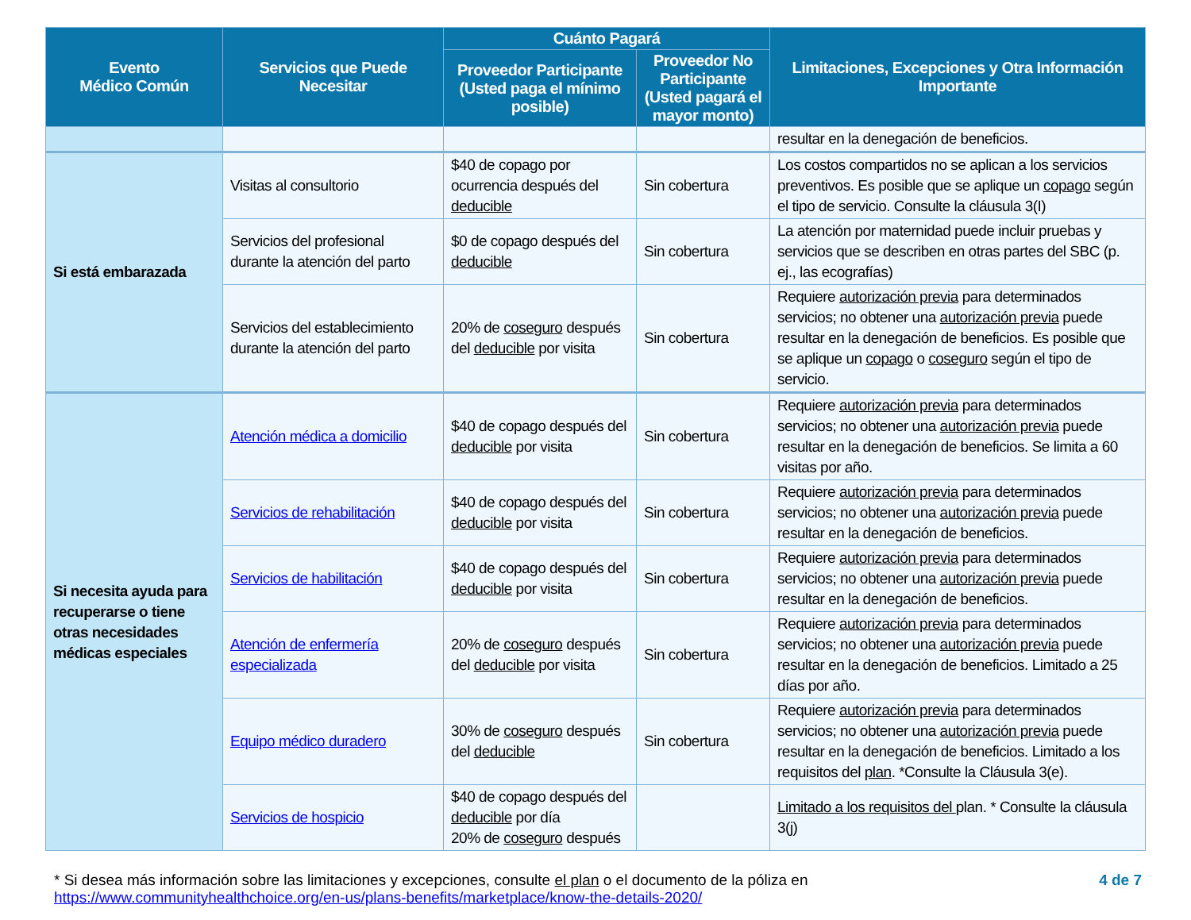| Evento Médico Común | Servicios que Puede Necesitar | Cuánto Pagará | | Limitaciones, Excepciones y Otra Información Importante |
| --- | --- | --- | --- | --- |
| | | Proveedor Participante (Usted paga el mínimo posible) | Proveedor No Participante (Usted pagará el mayor monto) | |
| | | | | resultar en la denegación de beneficios. |
| Si está embarazada | Visitas al consultorio | $40 de copago por ocurrencia después del deducible | Sin cobertura | Los costos compartidos no se aplican a los servicios preventivos. Es posible que se aplique un copago según el tipo de servicio. Consulte la cláusula 3(I) |
| | Servicios del profesional durante la atención del parto | $0 de copago después del deducible | Sin cobertura | La atención por maternidad puede incluir pruebas y servicios que se describen en otras partes del SBC (p. ej., las ecografías) |
| | Servicios del establecimiento durante la atención del parto | 20% de coseguro después del deducible por visita | Sin cobertura | Requiere autorización previa para determinados servicios; no obtener una autorización previa puede resultar en la denegación de beneficios. Es posible que se aplique un copago o coseguro según el tipo de servicio. |
| Si necesita ayuda para recuperarse o tiene otras necesidades médicas especiales | Atención médica a domicilio | $40 de copago después del deducible por visita | Sin cobertura | Requiere autorización previa para determinados servicios; no obtener una autorización previa puede resultar en la denegación de beneficios. Se limita a 60 visitas por año. |
| | Servicios de rehabilitación | $40 de copago después del deducible por visita | Sin cobertura | Requiere autorización previa para determinados servicios; no obtener una autorización previa puede resultar en la denegación de beneficios. |
| | Servicios de habilitación | $40 de copago después del deducible por visita | Sin cobertura | Requiere autorización previa para determinados servicios; no obtener una autorización previa puede resultar en la denegación de beneficios. |
| | Atención de enfermería especializada | 20% de coseguro después del deducible por visita | Sin cobertura | Requiere autorización previa para determinados servicios; no obtener una autorización previa puede resultar en la denegación de beneficios. Limitado a 25 días por año. |
| | Equipo médico duradero | 30% de coseguro después del deducible | Sin cobertura | Requiere autorización previa para determinados servicios; no obtener una autorización previa puede resultar en la denegación de beneficios. Limitado a los requisitos del plan . *Consulte la Cláusula 3(e). |
| | Servicios de hospicio | $40 de copago después del deducible por día 20% de coseguro después | | Limitado a los requisitos del plan. * Consulte la cláusula 3(j) |
* Si desea más información sobre las limitaciones y excepciones, consulte el plan o el documento de la póliza en https://www.communityhealthchoice.org/en-us/plans-benefits/marketplace/know-the-details-2020/
4 de 7